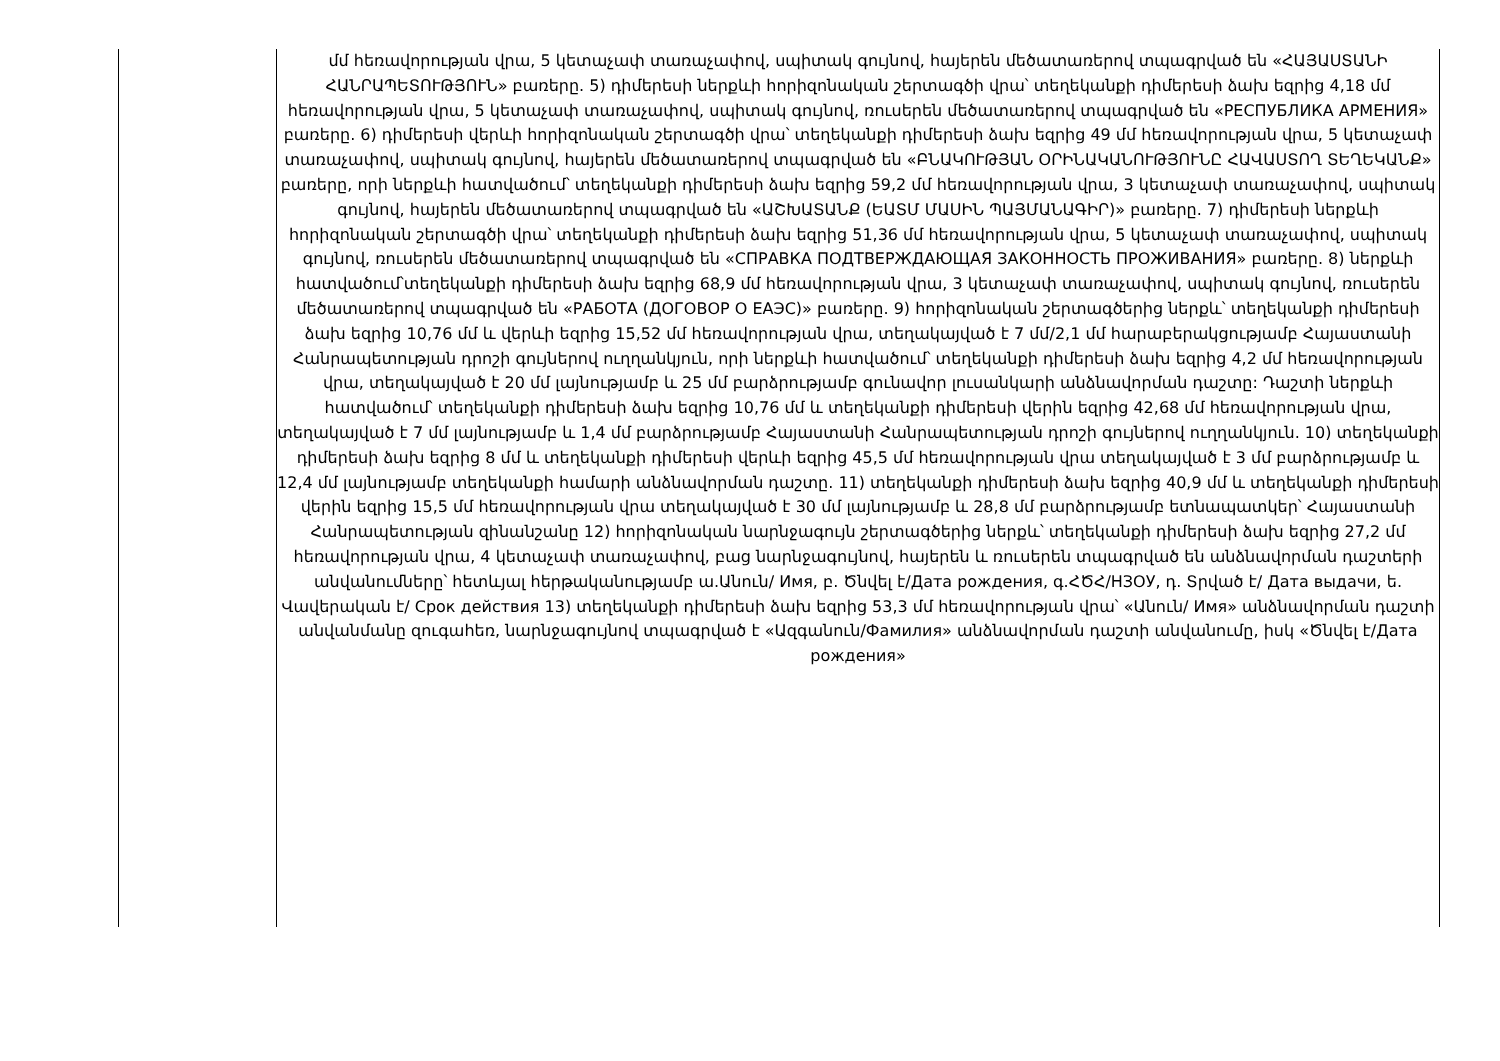| | մմ հեռավորության վրա, 5 կետաչափ տառաչափով, սպիտակ գույնով, հայերեն մեծատառերով տպագրված են «ՀԱՅԱՍՏԱՆԻ ՀԱՆՐԱՊԵՏՈՒԹՅՈՒՆ» բառերը. 5) դիմերեսի ներքևի հորիզոնական շերտագծի վրա՝ տեղեկանքի դիմերեսի ձախ եզրից 4,18 մմ հեռավորության վրա, 5 կետաչափ տառաչափով, սպիտակ գույնով, ռուսերեն մեծատառերով տպագրված են «РЕСПУБЛИКА АРМЕНИЯ» բառերը. 6) դիմերեսի վերևի հորիզոնական շերտագծի վրա՝ տեղեկանքի դիմերեսի ձախ եզրից 49 մմ հեռավորության վրա, 5 կետաչափ տառաչափով, սպիտակ գույնով, հայերեն մեծատառերով տպագրված են «ԲՆԱԿՈՒԹՅԱՆ ՕՐԻՆԱԿԱՆՈՒԹՅՈՒՆԸ ՀԱՎԱՍՏՈՂ ՏԵՂԵԿԱՆՔ» բառերը, որի ներքևի հատվածում՝ տեղեկանքի դիմերեսի ձախ եզրից 59,2 մմ հեռավորության վրա, 3 կետաչափ տառաչափով, սպիտակ գույնով, հայերեն մեծատառերով տպագրված են «ԱՇԽԱՏԱՆՔ (ԵԱՏՄ ՄԱՍԻՆ ՊԱՅՄԱՆԱԳԻՐ)» բառերը. 7) դիմերեսի ներքևի հորիզոնական շերտագծի վրա՝ տեղեկանքի դիմերեսի ձախ եզրից 51,36 մմ հեռավորության վրա, 5 կետաչափ տառաչափով, սպիտակ գույնով, ռուսերեն մեծատառերով տպագրված են «СПРАВКА ПОДТВЕРЖДАЮЩАЯ ЗАКОННОСТЬ ПРОЖИВАНИЯ» բառերը. 8) ներքևի հատվածում՝տեղեկանքի դիմերեսի ձախ եզրից 68,9 մմ հեռավորության վրա, 3 կետաչափ տառաչափով, սպիտակ գույնով, ռուսերեն մեծատառերով տպագրված են «РАБОТА (ДОГОВОР О ЕАЭС)» բառերը. 9) հորիզոնական շերտագծերից ներքև՝ տեղեկանքի դիմերեսի ձախ եզրից 10,76 մմ և վերևի եզրից 15,52 մմ հեռավորության վրա, տեղակայված է 7 մմ/2,1 մմ հարաբերակցությամբ Հայաստանի Հանրապետության դրոշի գույներով ուղղանկյուն, որի ներքևի հատվածում՝ տեղեկանքի դիմերեսի ձախ եզրից 4,2 մմ հեռավորության վրա, տեղակայված է 20 մմ լայնությամբ և 25 մմ բարձրությամբ գունավոր լուսանկարի անձնավորման դաշտը: Դաշտի ներքևի հատվածում՝ տեղեկանքի դիմերեսի ձախ եզրից 10,76 մմ և տեղեկանքի դիմերեսի վերին եզրից 42,68 մմ հեռավորության վրա, տեղակայված է 7 մմ լայնությամբ և 1,4 մմ բարձրությամբ Հայաստանի Հանրապետության դրոշի գույներով ուղղանկյուն. 10) տեղեկանքի դիմերեսի ձախ եզրից 8 մմ և տեղեկանքի դիմերեսի վերևի եզրից 45,5 մմ հեռավորության վրա տեղակայված է 3 մմ բարձրությամբ և 12,4 մմ լայնությամբ տեղեկանքի համարի անձնավորման դաշտը. 11) տեղեկանքի դիմերեսի ձախ եզրից 40,9 մմ և տեղեկանքի դիմերեսի վերին եզրից 15,5 մմ հեռավորության վրա տեղակայված է 30 մմ լայնությամբ և 28,8 մմ բարձրությամբ ետնապատկեր՝ Հայաստանի Հանրապետության զինանշանը 12) հորիզոնական նարնջագույն շերտագծերից ներքև՝ տեղեկանքի դիմերեսի ձախ եզրից 27,2 մմ հեռավորության վրա, 4 կետաչափ տառաչափով, բաց նարնջագույնով, հայերեն և ռուսերեն տպագրված են անձնավորման դաշտերի անվանումները՝ հետևյալ հերթականությամբ ա.Անուն/ Имя, բ. Ծնվել է/Дата рождения, գ.ՀԾՀ/НЗОУ, դ. Տրված է/ Дата выдачи, ե. Վավերական է/ Срок действия 13) տեղեկանքի դիմերեսի ձախ եզրից 53,3 մմ հեռավորության վրա՝ «Անուն/ Имя» անձնավորման դաշտի անվանմանը զուգահեռ, նարնջագույնով տպագրված է «Ազգանուն/Фамилия» անձնավորման դաշտի անվանումը, իսկ «Ծնվել է/Дата рождения» |